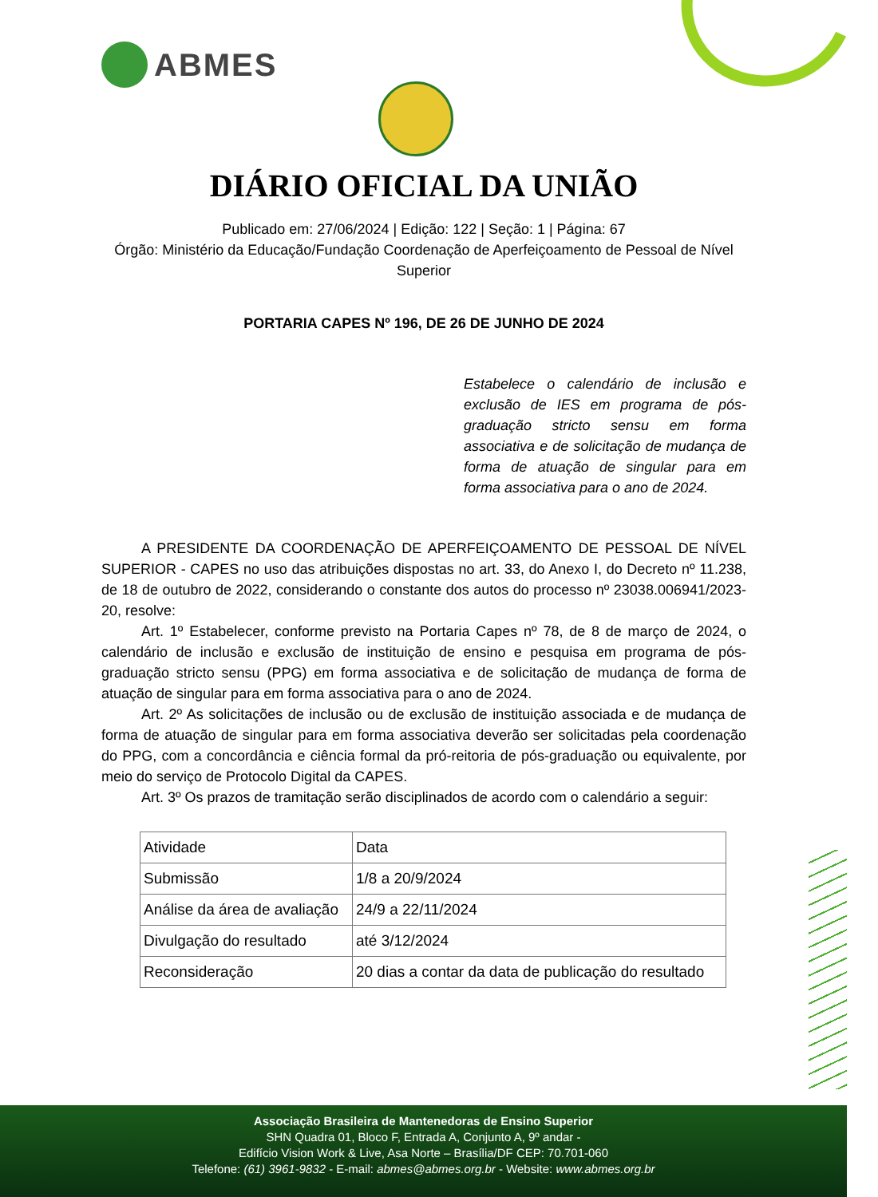ABMES
DIÁRIO OFICIAL DA UNIÃO
Publicado em: 27/06/2024 | Edição: 122 | Seção: 1 | Página: 67
Órgão: Ministério da Educação/Fundação Coordenação de Aperfeiçoamento de Pessoal de Nível Superior
PORTARIA CAPES Nº 196, DE 26 DE JUNHO DE 2024
Estabelece o calendário de inclusão e exclusão de IES em programa de pós-graduação stricto sensu em forma associativa e de solicitação de mudança de forma de atuação de singular para em forma associativa para o ano de 2024.
A PRESIDENTE DA COORDENAÇÃO DE APERFEIÇOAMENTO DE PESSOAL DE NÍVEL SUPERIOR - CAPES no uso das atribuições dispostas no art. 33, do Anexo I, do Decreto nº 11.238, de 18 de outubro de 2022, considerando o constante dos autos do processo nº 23038.006941/2023-20, resolve:
Art. 1º Estabelecer, conforme previsto na Portaria Capes nº 78, de 8 de março de 2024, o calendário de inclusão e exclusão de instituição de ensino e pesquisa em programa de pós-graduação stricto sensu (PPG) em forma associativa e de solicitação de mudança de forma de atuação de singular para em forma associativa para o ano de 2024.
Art. 2º As solicitações de inclusão ou de exclusão de instituição associada e de mudança de forma de atuação de singular para em forma associativa deverão ser solicitadas pela coordenação do PPG, com a concordância e ciência formal da pró-reitoria de pós-graduação ou equivalente, por meio do serviço de Protocolo Digital da CAPES.
Art. 3º Os prazos de tramitação serão disciplinados de acordo com o calendário a seguir:
| Atividade | Data |
| Submissão | 1/8 a 20/9/2024 |
| Análise da área de avaliação | 24/9 a 22/11/2024 |
| Divulgação do resultado | até 3/12/2024 |
| Reconsideração | 20 dias a contar da data de publicação do resultado |
Associação Brasileira de Mantenedoras de Ensino Superior
SHN Quadra 01, Bloco F, Entrada A, Conjunto A, 9º andar -
Edifício Vision Work & Live, Asa Norte – Brasília/DF CEP: 70.701-060
Telefone: (61) 3961-9832 - E-mail: abmes@abmes.org.br - Website: www.abmes.org.br